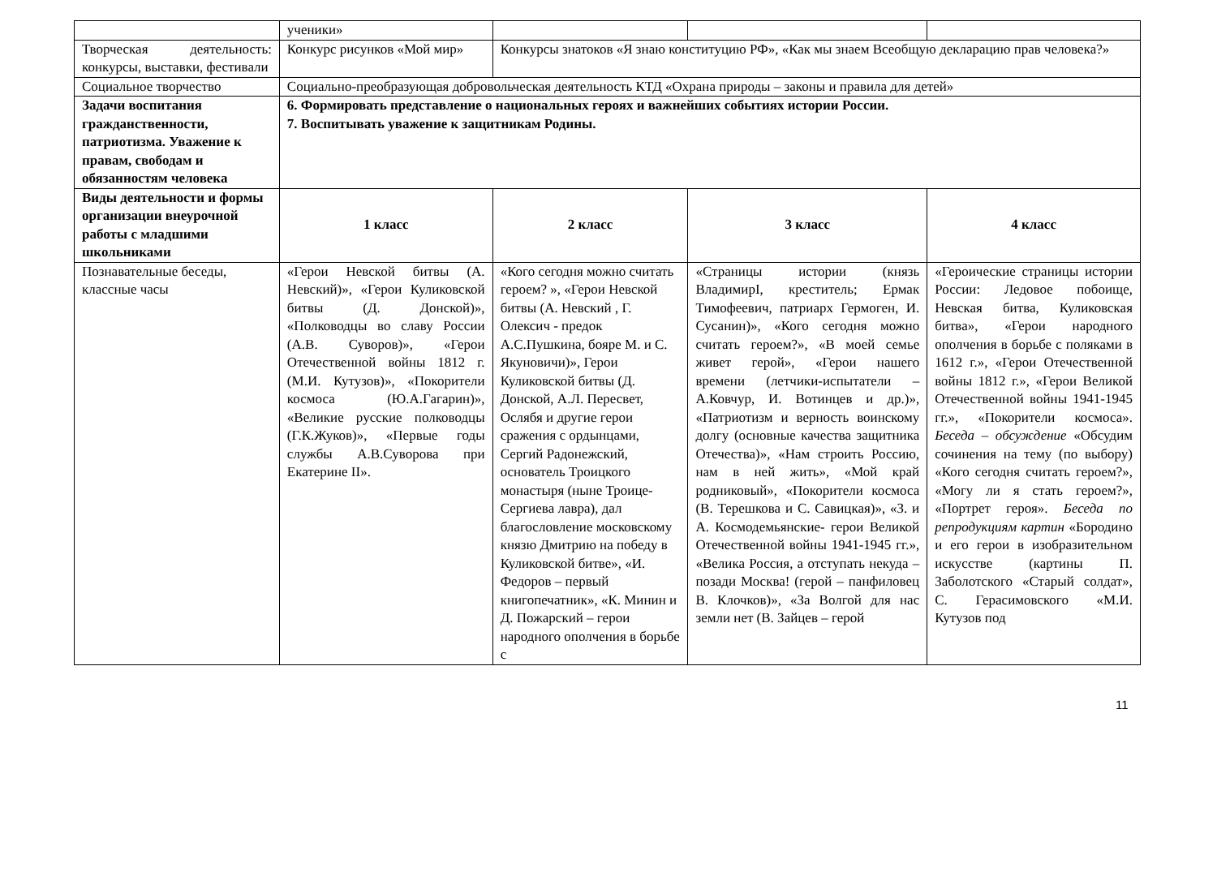| | ученики» | | | |
| Творческая деятельность: конкурсы, выставки, фестивали | Конкурс рисунков «Мой мир» | Конкурсы знатоков «Я знаю конституцию РФ», «Как мы знаем Всеобщую декларацию прав человека?» | | |
| Социальное творчество | Социально-преобразующая добровольческая деятельность КТД «Охрана природы – законы и правила для детей» | | | |
| Задачи воспитания гражданственности, патриотизма. Уважение к правам, свободам и обязанностям человека | 6. Формировать представление о национальных героях и важнейших событиях истории России. 7. Воспитывать уважение к защитникам Родины. | | | |
| Виды деятельности и формы организации внеурочной работы с младшими школьниками | 1 класс | 2 класс | 3 класс | 4 класс |
| Познавательные беседы, классные часы | «Герои Невской битвы (А. Невский)», «Герои Куликовской битвы (Д. Донской)», «Полководцы во славу России (А.В. Суворов)», «Герои Отечественной войны 1812 г. (М.И. Кутузов)», «Покорители космоса (Ю.А.Гагарин)», «Великие русские полководцы (Г.К.Жуков)», «Первые годы службы А.В.Суворова при Екатерине II». | «Кого сегодня можно считать героем? », «Герои Невской битвы (А. Невский , Г. Олексич - предок А.С.Пушкина, бояре М. и С. Якуновичи)», Герои Куликовской битвы (Д. Донской, А.Л. Пересвет, Ослябя и другие герои сражения с ордынцами, Сергий Радонежский, основатель Троицкого монастыря (ныне Троице-Сергиева лавра), дал благословление московскому князю Дмитрию на победу в Куликовской битве», «И. Федоров – первый книгопечатник», «К. Минин и Д. Пожарский – герои народного ополчения в борьбе с | «Страницы истории (князь ВладимирI, креститель; Ермак Тимофеевич, патриарх Гермоген, И. Сусанин)», «Кого сегодня можно считать героем?», «В моей семье живет герой», «Герои нашего времени (летчики-испытатели – А.Ковчур, И. Вотинцев и др.)», «Патриотизм и верность воинскому долгу (основные качества защитника Отечества)», «Нам строить Россию, нам в ней жить», «Мой край родниковый», «Покорители космоса (В. Терешкова и С. Савицкая)», «З. и А. Космодемьянские- герои Великой Отечественной войны 1941-1945 гг.», «Велика Россия, а отступать некуда – позади Москва! (герой – панфиловец В. Клочков)», «За Волгой для нас земли нет (В. Зайцев – герой | «Героические страницы истории России: Ледовое побоище, Невская битва, Куликовская битва», «Герои народного ополчения в борьбе с поляками в 1612 г.», «Герои Отечественной войны 1812 г.», «Герои Великой Отечественной войны 1941-1945 гг.», «Покорители космоса». Беседа – обсуждение «Обсудим сочинения на тему (по выбору) «Кого сегодня считать героем?», «Могу ли я стать героем?», «Портрет героя». Беседа по репродукциям картин «Бородино и его герои в изобразительном искусстве (картины П. Заболотского «Старый солдат», С. Герасимовского «М.И. Кутузов под |
11